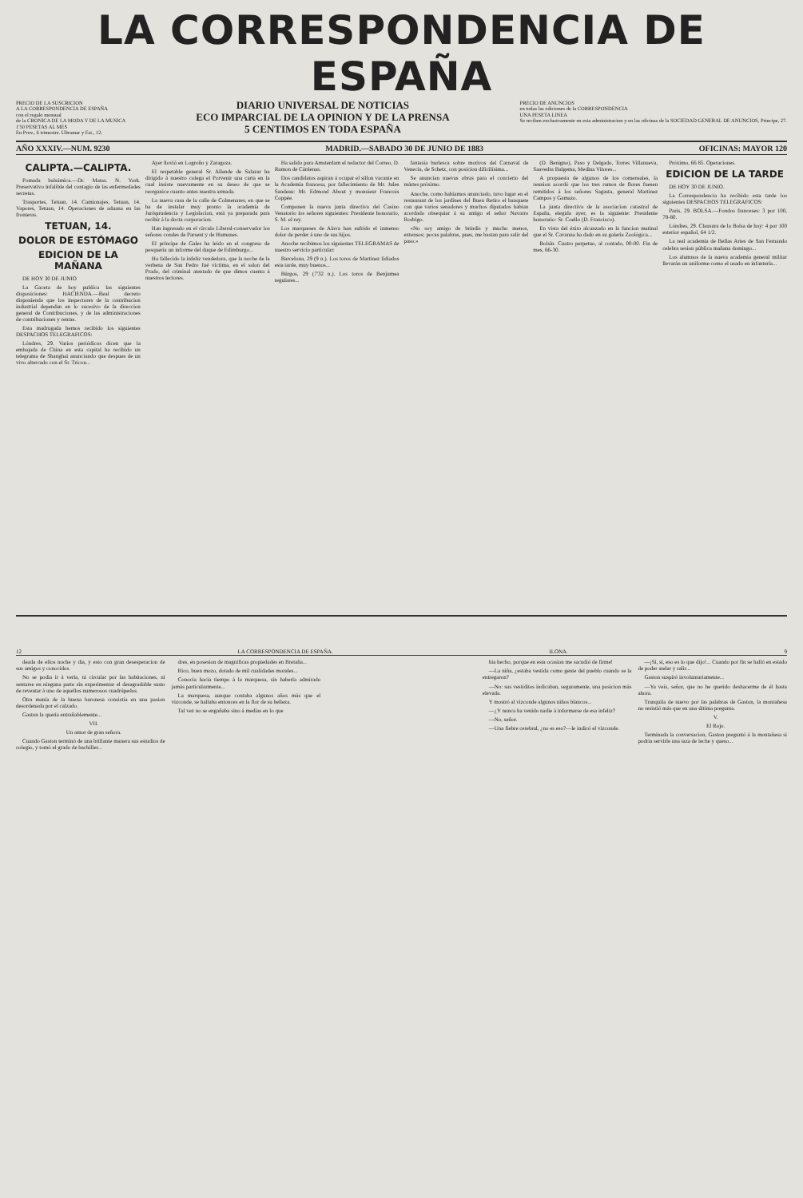LA CORRESPONDENCIA DE ESPAÑA
PRECIO DE LA SUSCRICION
A LA CORRESPONDENCIA DE ESPAÑA
con el regalo mensual
de la CRONICA DE LA MODA Y DE LA MUSICA
1'50 PESETAS AL MES
En Prov., 6 trimestre. Ultramar y Est., 12.
DIARIO UNIVERSAL DE NOTICIAS
ECO IMPARCIAL DE LA OPINION Y DE LA PRENSA
5 CENTIMOS EN TODA ESPAÑA
PRECIO DE ANUNCIOS
en todas las ediciones de la CORRESPONDENCIA
UNA PESETA LINEA
Se reciben exclusivamente en esta administracion y en las oficinas de la SOCIEDAD GENERAL DE ANUNCIOS, Principe, 27.
AÑO XXXIV.—NUM. 9230 MADRID.—SABADO 30 DE JUNIO DE 1883 OFICINAS: MAYOR 120
CALIPTA.—CALIPTA.
Pomada balsámica.—Dr. Matas. N. York. Preservativo infalible del contagio de las enfermedades secretas.
Trasportes, Tetuan, 14. Camionajes, Tetuan, 14. Vapores, Tetuan, 14. Operaciones de aduana en las fronteras.
TETUAN, 14.
DOLOR DE ESTÓMAGO
EDICION DE LA MAÑANA
DE HOY 30 DE JUNIO
La Gaceta de hoy publica las siguientes disposiciones: HACIENDA.—Real decreto disponiendo que los inspectores de la contribucion industrial dependan en lo sucesivo de la direccion general de Contribuciones, y de las administraciones de contribuciones y rentas.
Esta madrugada hemos recibido los siguientes DESPACHOS TELEGRAFICOS:
Lóndres, 29. Varios periódicos dicen que la embajada de China en esta capital ha recibido un telegrama de Shanghai anunciando que despues de un vivo altercado con el Sr. Tricou...
Ayer llovió en Logroño y Zaragoza.
El respetable general Sr. Allende de Salazar ha dirigido á nuestro colega el Porvenir una carta en la cual insiste nuevamente en su deseo de que se reorganice cuanto antes nuestra armada.
La nueva casa de la calle de Colmenares, en que se ha de instalar muy pronto la academia de Jurisprudencia y Legislacion, está ya preparada para recibir á la docta corporacion.
Han ingresado en el círculo Liberal-conservador los señores condes de Parsent y de Humanes.
El príncipe de Gales ha leido en el congreso de pesquería un informe del duque de Edimburgo...
Ha fallecido la infeliz vendedora, que la noche de la verbena de San Pedro fué víctima, en el salon del Prado, del criminal atentado de que dimos cuenta á nuestros lectores.
Ha salido para Amsterdam el redactor del Correo, D. Ramon de Cárdenas.
Dos candidatos aspiran á ocupar el sillon vacante en la Academia francesa, por fallecimiento de Mr. Jules Sandeau: Mr. Edmond About y monsieur Francois Coppée.
Componen la nueva junta directiva del Casino Venatorio los señores siguientes: Presidente honorario, S. M. el rey.
Los marqueses de Alava han sufrido el inmenso dolor de perder á uno de sus hijos.
Anoche recibimos los siguientes TELEGRAMAS de nuestro servicio particular:
Barcelona, 29 (9 n.). Los toros de Martinez lidiados esta tarde, muy buenos...
Búrgos, 29 (7'32 n.). Los toros de Benjumea regulares...
fantasía burlesca sobre motivos del Carnaval de Venecia, de Schetz, con posicion dificilísima...
Se anuncian nuevas obras para el concierto del mártes próximo.
Anoche, como habíamos anunciado, tuvo lugar en el restaurant de los jardines del Buen Retiro el banquete con que varios senadores y muchos diputados habian acordado obsequiar á su amigo el señor Navarro Rodrigo.
«No soy amigo de brindis y mucho menos, extensos; pocas palabras, pues, me bastan para salir del paso.»
(D. Benigno), Paso y Delgado, Torres Villanueva, Saavedra Balgema, Medina Vitores...
A propuesta de algunos de los comensales, la reunion acordó que los tres ramos de flores fuesen remitidos á los señores Sagasta, general Martinez Campos y Gamazo.
La junta directiva de la asociacion catastral de España, elegida ayer, es la siguiente: Presidente honorario: Sr. Coello (D. Francisco).
En vista del éxito alcanzado en la funcion matinal que el Sr. Cavanna ha dado en su galería Zoológica...
Bolsin. Cuatro perpetuo, al contado, 00-00. Fin de mes, 66-30.
Próximo, 66 85. Operaciones.
EDICION DE LA TARDE
DE HOY 30 DE JUNIO.
La Correspondencia ha recibido esta tarde los siguientes DESPACHOS TELEGRAFICOS:
Paris, 29. BOLSA.—Fondos franceses: 3 por 100, 78-80.
Lóndres, 29. Clausura de la Bolsa de hoy: 4 por 100 esterior español, 64 1/2.
La real academia de Bellas Artes de San Fernando celebra sesion pública mañana domingo...
Los alumnos de la nueva academia general militar llevarán un uniforme como el usado en infantería...
12 LA CORRESPONDENCIA DE ESPAÑA. ILONA. 9
deada de ellos noche y dia, y esto con gran desesperacion de sus amigos y conocidos.
No se podia ir á verla, ni circular por las habitaciones, ni sentarse en ninguna parte sin experimentar el desagradable susto de reventar á uno de aquellos numerosos cuadrúpedos.
Otra manía de la buena baronesa consistia en una pasion desordenada por el calzado.
Gaston la quería entrañablemente...
VII.
Un amor de gran señora.
Cuando Gaston terminó de una brillante manera sus estudios de colegio, y tomó el grado de bachiller...
dres, en posesion de magníficas propiedades en Bretaña...
Rico, buen mozo, dotado de mil cualidades morales...
Conocia hacia tiempo á la marquesa, sin haberla admirado jamás particularmente...
La marquesa, aunque contaba algunos años más que el vizconde, se hallaba entonces en la flor de su belleza.
Tal vez no se engañaba sino á medias en lo que
bia hecho, porque en esta ocasion me sacudió de firme!
—La niña, ¿estaba vestida como gente del pueblo cuando se la entregaron?
—No: sus vestiditos indicaban, seguramente, una posicion más elevada.
Y mostró al vizconde algunos niños blancos...
—¿Y nunca ha venido nadie á informarse de esa infeliz?
—No, señor.
—Una fiebre cerebral, ¿no es eso?—le indicó el vizconde.
—¡Sí, sí, eso es lo que dijo!... Cuando por fin se halló en estado de poder andar y salir...
Gaston suspiró involuntariamente...
—Ya veis, señor, que no he querido deshacerme de él hasta ahora.
Tranquila de nuevo por las palabras de Gaston, la montañesa no resistió más que en una última pregunta.
V.
El Rojo.
Terminada la conversacion, Gaston preguntó á la montañesa si podria servirle una taza de leche y queso...